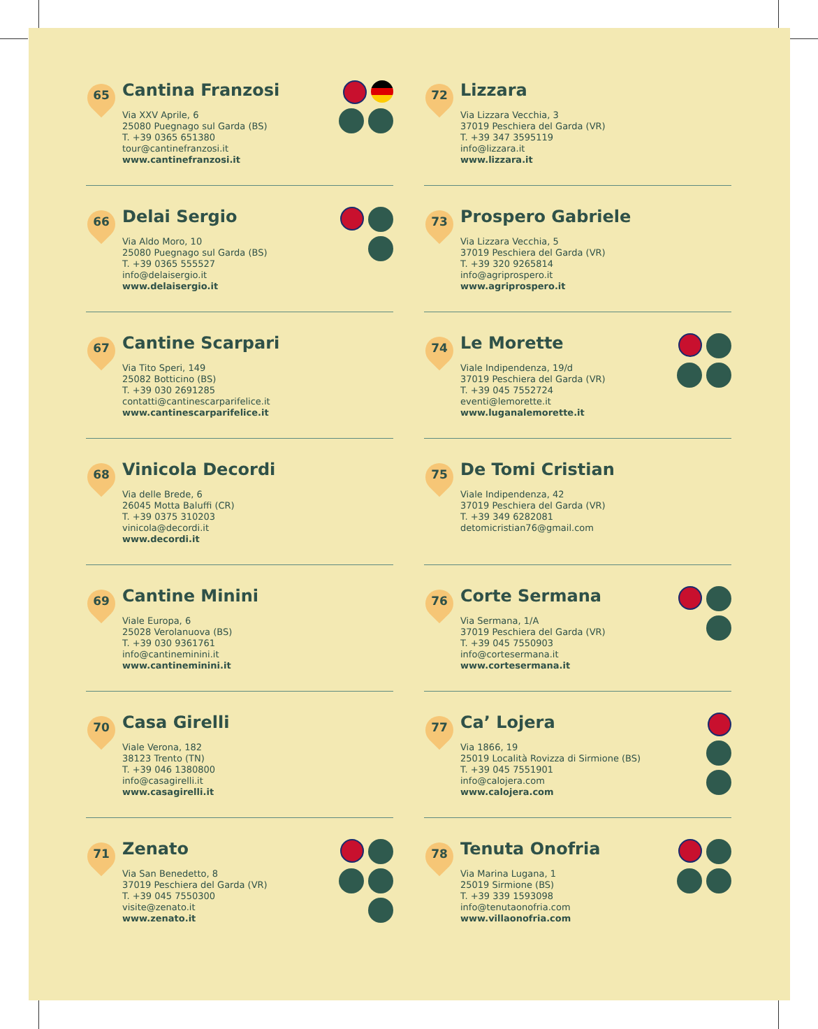65
Cantina Franzosi
Via XXV Aprile, 6
25080 Puegnago sul Garda (BS)
T. +39 0365 651380
tour@cantinefranzosi.it
www.cantinefranzosi.it
66
Delai Sergio
Via Aldo Moro, 10
25080 Puegnago sul Garda (BS)
T. +39 0365 555527
info@delaisergio.it
www.delaisergio.it
67
Cantine Scarpari
Via Tito Speri, 149
25082 Botticino (BS)
T. +39 030 2691285
contatti@cantinescarparifelice.it
www.cantinescarparifelice.it
68
Vinicola Decordi
Via delle Brede, 6
26045 Motta Baluffi (CR)
T. +39 0375 310203
vinicola@decordi.it
www.decordi.it
69
Cantine Minini
Viale Europa, 6
25028 Verolanuova (BS)
T. +39 030 9361761
info@cantineminini.it
www.cantineminini.it
70
Casa Girelli
Viale Verona, 182
38123 Trento (TN)
T. +39 046 1380800
info@casagirelli.it
www.casagirelli.it
71
Zenato
Via San Benedetto, 8
37019 Peschiera del Garda (VR)
T. +39 045 7550300
visite@zenato.it
www.zenato.it
72
Lizzara
Via Lizzara Vecchia, 3
37019 Peschiera del Garda (VR)
T. +39 347 3595119
info@lizzara.it
www.lizzara.it
73
Prospero Gabriele
Via Lizzara Vecchia, 5
37019 Peschiera del Garda (VR)
T. +39 320 9265814
info@agriprospero.it
www.agriprospero.it
74
Le Morette
Viale Indipendenza, 19/d
37019 Peschiera del Garda (VR)
T. +39 045 7552724
eventi@lemorette.it
www.luganalemorette.it
75
De Tomi Cristian
Viale Indipendenza, 42
37019 Peschiera del Garda (VR)
T. +39 349 6282081
detomicristian76@gmail.com
76
Corte Sermana
Via Sermana, 1/A
37019 Peschiera del Garda (VR)
T. +39 045 7550903
info@cortesermana.it
www.cortesermana.it
77
Ca’ Lojera
Via 1866, 19
25019 Località Rovizza di Sirmione (BS)
T. +39 045 7551901
info@calojera.com
www.calojera.com
78
Tenuta Onofria
Via Marina Lugana, 1
25019 Sirmione (BS)
T. +39 339 1593098
info@tenutaonofria.com
www.villaonofria.com